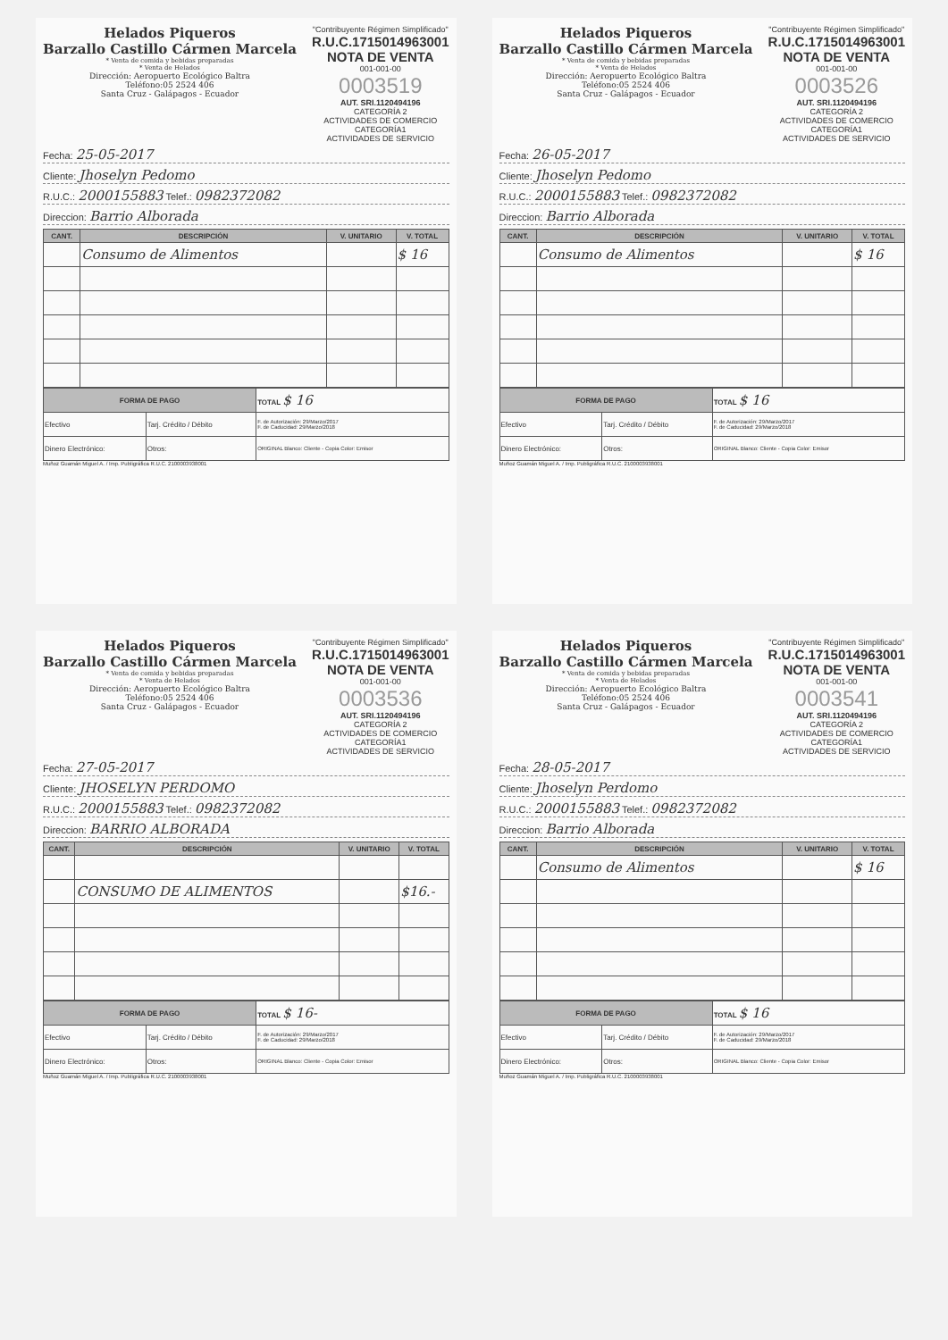Helados Piqueros
Barzallo Castillo Cármen Marcela
* Venta de comida y bebidas preparadas
* Venta de Helados
Dirección: Aeropuerto Ecológico Baltra
Teléfono:05 2524 406
Santa Cruz - Galápagos - Ecuador
"Contribuyente Régimen Simplificado"
R.U.C.1715014963001
NOTA DE VENTA
001-001-00
0003519
AUT. SRI.1120494196
CATEGORÍA 2
ACTIVIDADES DE COMERCIO
CATEGORÍA1
ACTIVIDADES DE SERVICIO
Fecha: 25-05-2017
Cliente: Jhoselyn Pedomo
R.U.C.: 2000155883 Telef.: 0982372082
Direccion: Barrio Alborada
| CANT. | DESCRIPCIÓN | V. UNITARIO | V. TOTAL |
| --- | --- | --- | --- |
| | Consumo de Alimentos | | $ 16 |
| FORMA DE PAGO | | TOTAL $ 16 |
| Efectivo | Tarj. Crédito / Débito | F. de Autorización: 29/Marzo/2017 F. de Caducidad: 29/Marzo/2018 |
| Dinero Electrónico: | Otros: | ORIGINAL Blanco: Cliente - Copia Color: Emisor |
Muñoz Guamán Miguel A. / Imp. Publigráfica R.U.C. 2100003938001
Helados Piqueros
Barzallo Castillo Cármen Marcela
* Venta de comida y bebidas preparadas
* Venta de Helados
Dirección: Aeropuerto Ecológico Baltra
Teléfono:05 2524 406
Santa Cruz - Galápagos - Ecuador
"Contribuyente Régimen Simplificado"
R.U.C.1715014963001
NOTA DE VENTA
001-001-00
0003526
AUT. SRI.1120494196
CATEGORÍA 2
ACTIVIDADES DE COMERCIO
CATEGORÍA1
ACTIVIDADES DE SERVICIO
Fecha: 26-05-2017
Cliente: Jhoselyn Pedomo
R.U.C.: 2000155883 Telef.: 0982372082
Direccion: Barrio Alborada
| CANT. | DESCRIPCIÓN | V. UNITARIO | V. TOTAL |
| --- | --- | --- | --- |
| | Consumo de Alimentos | | $ 16 |
| FORMA DE PAGO | | TOTAL $ 16 |
| Efectivo | Tarj. Crédito / Débito | F. de Autorización: 29/Marzo/2017 F. de Caducidad: 29/Marzo/2018 |
| Dinero Electrónico: | Otros: | ORIGINAL Blanco: Cliente - Copia Color: Emisor |
Muñoz Guamán Miguel A. / Imp. Publigráfica R.U.C. 2100003938001
Helados Piqueros
Barzallo Castillo Cármen Marcela
* Venta de comida y bebidas preparadas
* Venta de Helados
Dirección: Aeropuerto Ecológico Baltra
Teléfono:05 2524 406
Santa Cruz - Galápagos - Ecuador
"Contribuyente Régimen Simplificado"
R.U.C.1715014963001
NOTA DE VENTA
001-001-00
0003536
AUT. SRI.1120494196
CATEGORÍA 2
ACTIVIDADES DE COMERCIO
CATEGORÍA1
ACTIVIDADES DE SERVICIO
Fecha: 27-05-2017
Cliente: JHOSELYN PERDOMO
R.U.C.: 2000155883 Telef.: 0982372082
Direccion: BARRIO ALBORADA
| CANT. | DESCRIPCIÓN | V. UNITARIO | V. TOTAL |
| --- | --- | --- | --- |
| | CONSUMO DE ALIMENTOS | | $16.- |
| FORMA DE PAGO | | TOTAL $ 16- |
| Efectivo | Tarj. Crédito / Débito | F. de Autorización: 29/Marzo/2017 F. de Caducidad: 29/Marzo/2018 |
| Dinero Electrónico: | Otros: | ORIGINAL Blanco: Cliente - Copia Color: Emisor |
Muñoz Guamán Miguel A. / Imp. Publigráfica R.U.C. 2100003938001
Helados Piqueros
Barzallo Castillo Cármen Marcela
* Venta de comida y bebidas preparadas
* Venta de Helados
Dirección: Aeropuerto Ecológico Baltra
Teléfono:05 2524 406
Santa Cruz - Galápagos - Ecuador
"Contribuyente Régimen Simplificado"
R.U.C.1715014963001
NOTA DE VENTA
001-001-00
0003541
AUT. SRI.1120494196
CATEGORÍA 2
ACTIVIDADES DE COMERCIO
CATEGORÍA1
ACTIVIDADES DE SERVICIO
Fecha: 28-05-2017
Cliente: Jhoselyn Perdomo
R.U.C.: 2000155883 Telef.: 0982372082
Direccion: Barrio Alborada
| CANT. | DESCRIPCIÓN | V. UNITARIO | V. TOTAL |
| --- | --- | --- | --- |
| | Consumo de Alimentos | | $ 16 |
| FORMA DE PAGO | | TOTAL $ 16 |
| Efectivo | Tarj. Crédito / Débito | F. de Autorización: 29/Marzo/2017 F. de Caducidad: 29/Marzo/2018 |
| Dinero Electrónico: | Otros: | ORIGINAL Blanco: Cliente - Copia Color: Emisor |
Muñoz Guamán Miguel A. / Imp. Publigráfica R.U.C. 2100003938001